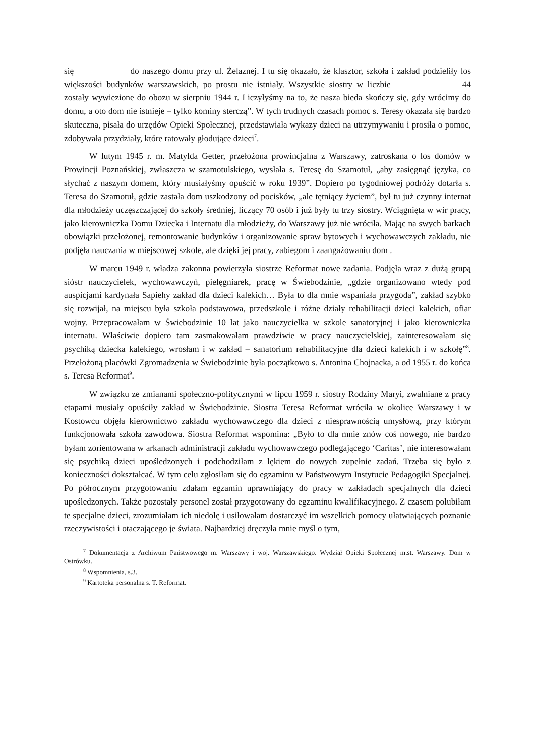się do naszego domu przy ul. Żelaznej. I tu się okazało, że klasztor, szkoła i zakład podzieliły los większości budynków warszawskich, po prostu nie istniały. Wszystkie siostry w liczbie 44 zostały wywiezione do obozu w sierpniu 1944 r. Liczyłyśmy na to, że nasza bieda skończy się, gdy wrócimy do domu, a oto dom nie istnieje – tylko kominy sterczą”. W tych trudnych czasach pomoc s. Teresy okazała się bardzo skuteczna, pisała do urzędów Opieki Społecznej, przedstawiała wykazy dzieci na utrzymywaniu i prosiła o pomoc, zdobywała przydziały, które ratowały głodujące dzieci<sup>7</sup>.
W lutym 1945 r. m. Matylda Getter, przełożona prowincjalna z Warszawy, zatroskana o los domów w Prowincji Poznańskiej, zwłaszcza w szamotulskiego, wysłała s. Teresę do Szamotuł, „aby zasięgnąć języka, co słychać z naszym domem, który musiałyśmy opuścić w roku 1939”. Dopiero po tygodniowej podróży dotarła s. Teresa do Szamotuł, gdzie zastała dom uszkodzony od pocisków, „ale tętniący życiem”, był tu już czynny internat dla młodzieży uczęszczającej do szkoły średniej, liczący 70 osób i już były tu trzy siostry. Wciągnięta w wir pracy, jako kierowniczka Domu Dziecka i Internatu dla młodzieży, do Warszawy już nie wróciła. Mając na swych barkach obowiązki przełożonej, remontowanie budynków i organizowanie spraw bytowych i wychowawczych zakładu, nie podjęła nauczania w miejscowej szkole, ale dzięki jej pracy, zabiegom i zaangażowaniu dom .
W marcu 1949 r. władza zakonna powierzyła siostrze Reformat nowe zadania. Podjęła wraz z dużą grupą sióstr nauczycielek, wychowawczyń, pielęgniarek, pracę w Świebodzinie, „gdzie organizowano wtedy pod auspicjami kardynała Sapiehy zakład dla dzieci kalekich… Była to dla mnie wspaniała przygoda”, zakład szybko się rozwijał, na miejscu była szkoła podstawowa, przedszkole i różne działy rehabilitacji dzieci kalekich, ofiar wojny. Przepracowałam w Świebodzinie 10 lat jako nauczycielka w szkole sanatoryjnej i jako kierowniczka internatu. Właściwie dopiero tam zasmakowałam prawdziwie w pracy nauczycielskiej, zainteresowałam się psychiką dziecka kalekiego, wrosłam i w zakład – sanatorium rehabilitacyjne dla dzieci kalekich i w szkołę”<sup>8</sup>. Przełożoną placówki Zgromadzenia w Świebodzinie była początkowo s. Antonina Chojnacka, a od 1955 r. do końca s. Teresa Reformat<sup>9</sup>.
W związku ze zmianami społeczno-politycznymi w lipcu 1959 r. siostry Rodziny Maryi, zwalniane z pracy etapami musiały opuściły zakład w Świebodzinie. Siostra Teresa Reformat wróciła w okolice Warszawy i w Kostowcu objęła kierownictwo zakładu wychowawczego dla dzieci z niesprawnością umysłową, przy którym funkcjonowała szkoła zawodowa. Siostra Reformat wspomina: „Było to dla mnie znów coś nowego, nie bardzo byłam zorientowana w arkanach administracji zakładu wychowawczego podlegającego ‘Caritas’, nie interesowałam się psychiką dzieci upośledzonych i podchodziłam z lękiem do nowych zupełnie zadań. Trzeba się było z konieczności dokształcać. W tym celu zgłosiłam się do egzaminu w Państwowym Instytucie Pedagogiki Specjalnej. Po półrocznym przygotowaniu zdałam egzamin uprawniający do pracy w zakładach specjalnych dla dzieci upośledzonych. Także pozostały personel został przygotowany do egzaminu kwalifikacyjnego. Z czasem polubiłam te specjalne dzieci, zrozumiałam ich niedolę i usiłowałam dostarczyć im wszelkich pomocy ułatwiających poznanie rzeczywistości i otaczającego je świata. Najbardziej dręczyła mnie myśl o tym,
<sup>7</sup> Dokumentacja z Archiwum Państwowego m. Warszawy i woj. Warszawskiego. Wydział Opieki Społecznej m.st. Warszawy. Dom w Ostrówku.
<sup>8</sup> Wspomnienia, s.3.
<sup>9</sup> Kartoteka personalna s. T. Reformat.